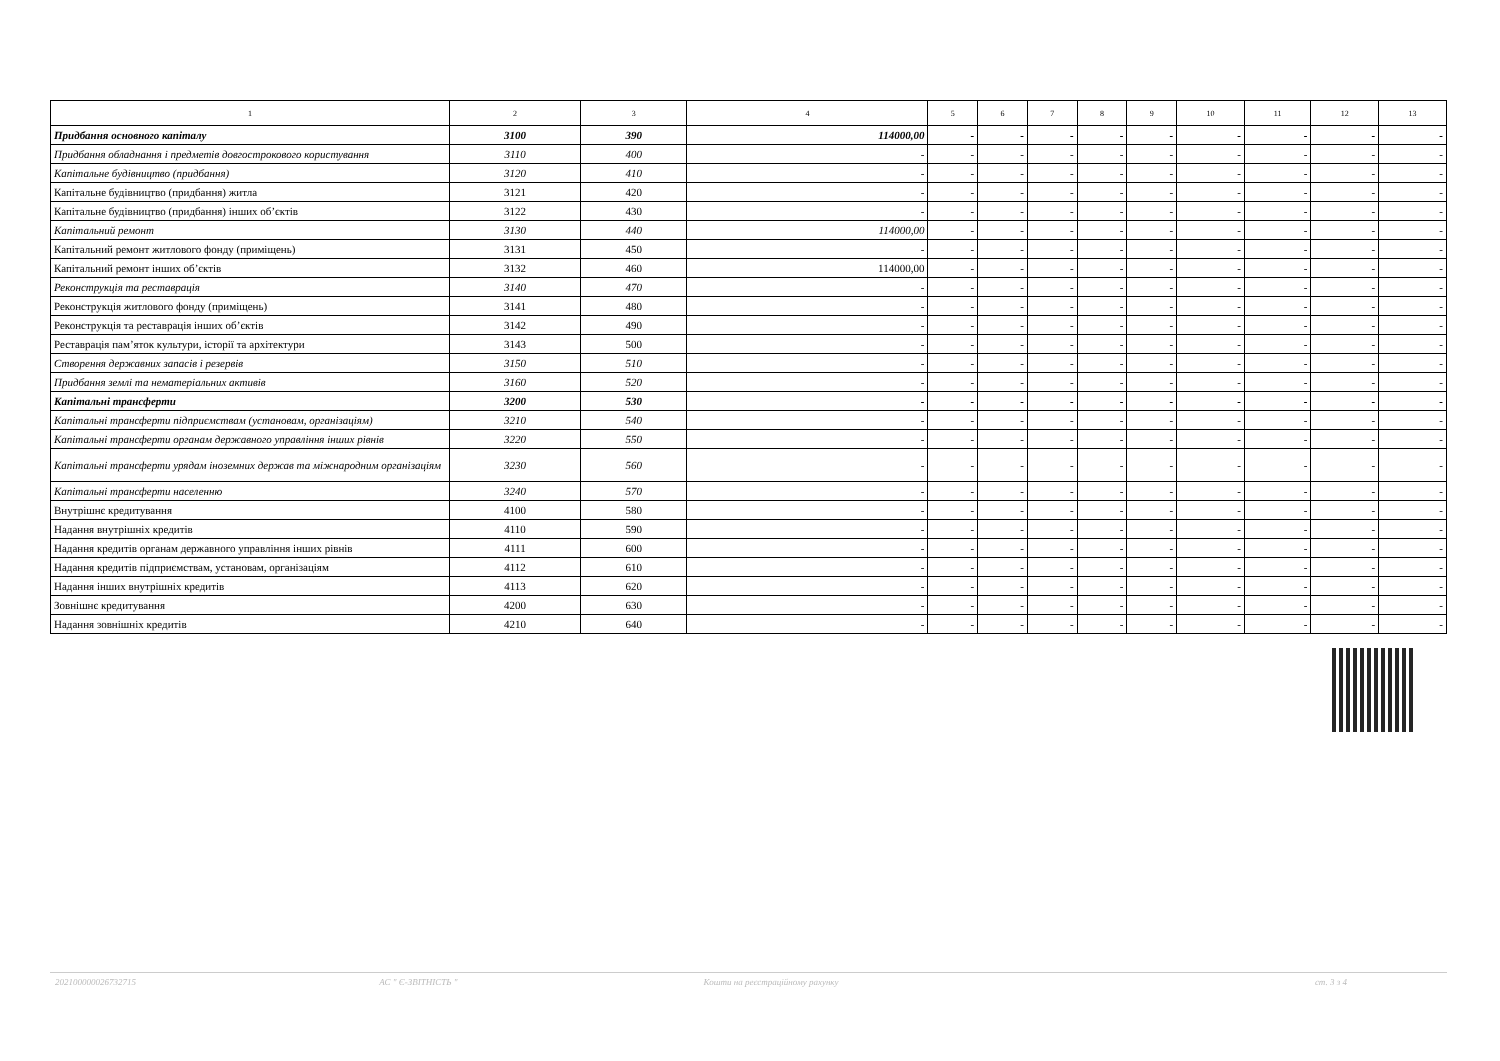| 1 | 2 | 3 | 4 | 5 | 6 | 7 | 8 | 9 | 10 | 11 | 12 | 13 |
| --- | --- | --- | --- | --- | --- | --- | --- | --- | --- | --- | --- | --- |
| Придбання основного капіталу | 3100 | 390 | 114000,00 | - | - | - | - | - | - | - | - | - |
| Придбання обладнання і предметів довгострокового користування | 3110 | 400 | - | - | - | - | - | - | - | - | - | - |
| Капітальне будівництво (придбання) | 3120 | 410 | - | - | - | - | - | - | - | - | - | - |
| Капітальне будівництво (придбання) житла | 3121 | 420 | - | - | - | - | - | - | - | - | - | - |
| Капітальне будівництво (придбання) інших об’єктів | 3122 | 430 | - | - | - | - | - | - | - | - | - | - |
| Капітальний ремонт | 3130 | 440 | 114000,00 | - | - | - | - | - | - | - | - | - |
| Капітальний ремонт житлового фонду (приміщень) | 3131 | 450 | - | - | - | - | - | - | - | - | - | - |
| Капітальний ремонт інших об’єктів | 3132 | 460 | 114000,00 | - | - | - | - | - | - | - | - | - |
| Реконструкція та реставрація | 3140 | 470 | - | - | - | - | - | - | - | - | - | - |
| Реконструкція житлового фонду (приміщень) | 3141 | 480 | - | - | - | - | - | - | - | - | - | - |
| Реконструкція та реставрація інших об’єктів | 3142 | 490 | - | - | - | - | - | - | - | - | - | - |
| Реставрація пам’яток культури, історії та архітектури | 3143 | 500 | - | - | - | - | - | - | - | - | - | - |
| Створення державних запасів і резервів | 3150 | 510 | - | - | - | - | - | - | - | - | - | - |
| Придбання землі та нематеріальних активів | 3160 | 520 | - | - | - | - | - | - | - | - | - | - |
| Капітальні трансферти | 3200 | 530 | - | - | - | - | - | - | - | - | - | - |
| Капітальні трансферти підприємствам (установам, організаціям) | 3210 | 540 | - | - | - | - | - | - | - | - | - | - |
| Капітальні трансферти органам державного управління інших рівнів | 3220 | 550 | - | - | - | - | - | - | - | - | - | - |
| Капітальні трансферти урядам іноземних держав та міжнародним організаціям | 3230 | 560 | - | - | - | - | - | - | - | - | - | - |
| Капітальні трансферти населенню | 3240 | 570 | - | - | - | - | - | - | - | - | - | - |
| Внутрішнє кредитування | 4100 | 580 | - | - | - | - | - | - | - | - | - | - |
| Надання внутрішніх кредитів | 4110 | 590 | - | - | - | - | - | - | - | - | - | - |
| Надання кредитів органам державного управління інших рівнів | 4111 | 600 | - | - | - | - | - | - | - | - | - | - |
| Надання кредитів підприємствам, установам, організаціям | 4112 | 610 | - | - | - | - | - | - | - | - | - | - |
| Надання інших внутрішніх кредитів | 4113 | 620 | - | - | - | - | - | - | - | - | - | - |
| Зовнішнє кредитування | 4200 | 630 | - | - | - | - | - | - | - | - | - | - |
| Надання зовнішніх кредитів | 4210 | 640 | - | - | - | - | - | - | - | - | - | - |
20210000002673271​5 АС " Є-ЗВІТНІСТЬ " Кошти на реєстраційному рахунку
ст. 3 з 4